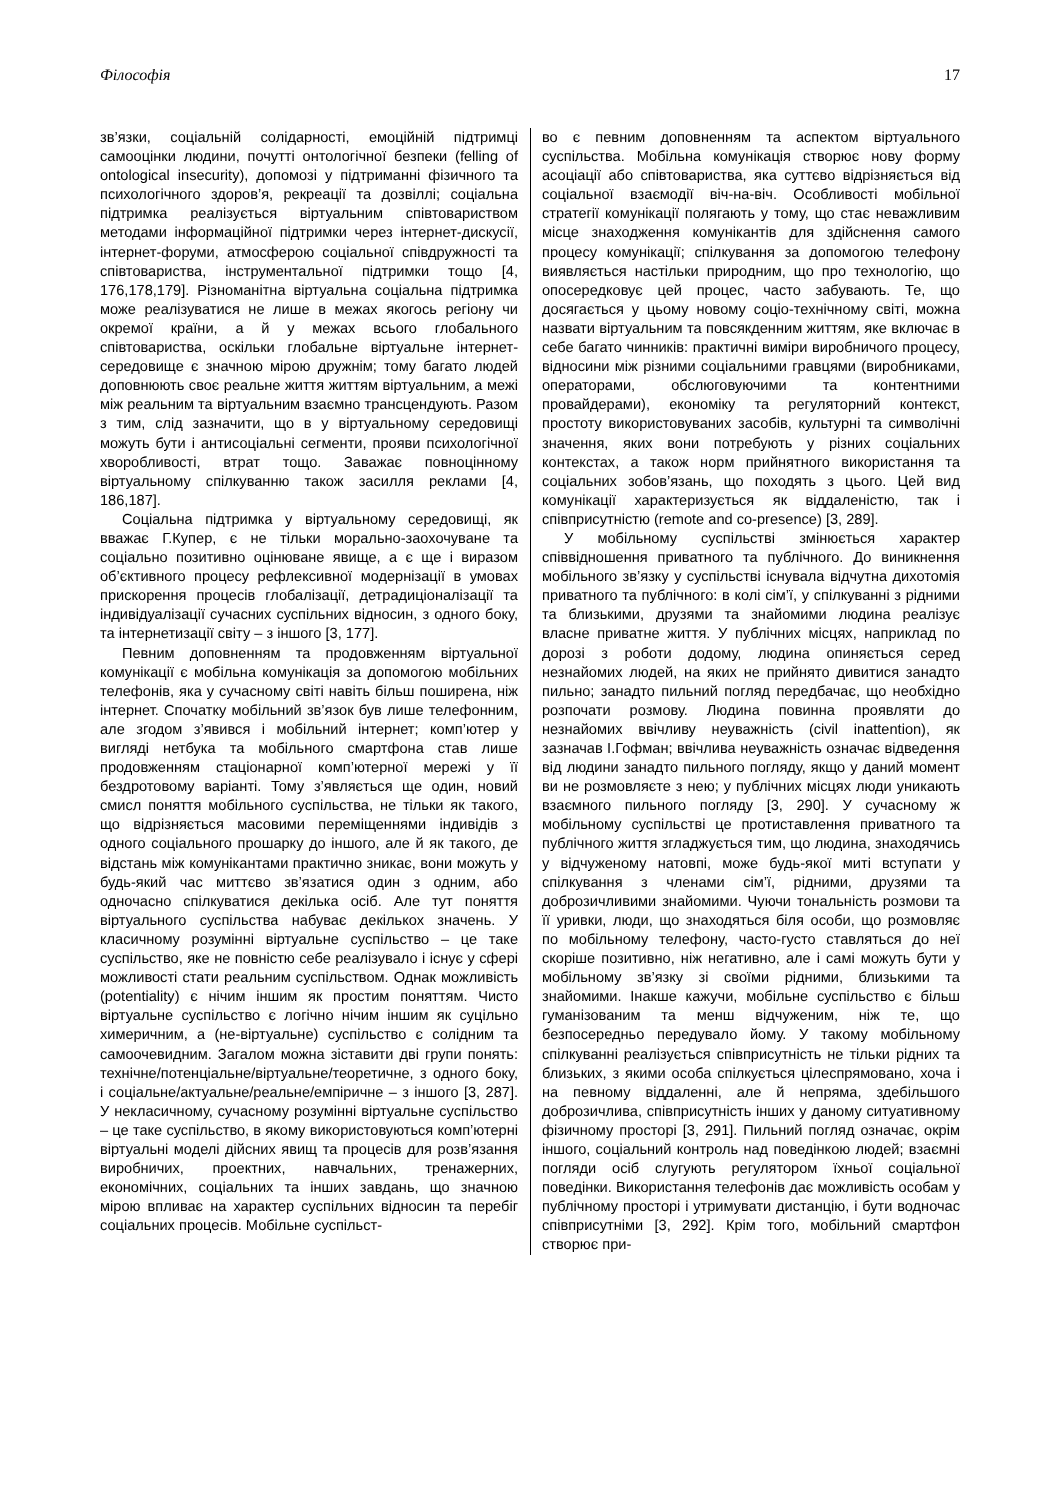Філософія 17
зв’язки, соціальній солідарності, емоційній підтримці самооцінки людини, почутті онтологічної безпеки (felling of ontological insecurity), допомозі у підтриманні фізичного та психологічного здоров’я, рекреації та дозвіллі; соціальна підтримка реалізується віртуальним співтовариством методами інформаційної підтримки через інтернет-дискусії, інтернет-форуми, атмосферою соціальної співдружності та співтовариства, інструментальної підтримки тощо [4, 176,178,179]. Різноманітна віртуальна соціальна підтримка може реалізуватися не лише в межах якогось регіону чи окремої країни, а й у межах всього глобального співтовариства, оскільки глобальне віртуальне інтернет-середовище є значною мірою дружнім; тому багато людей доповнюють своє реальне життя життям віртуальним, а межі між реальним та віртуальним взаємно трансцендують. Разом з тим, слід зазначити, що в у віртуальному середовищі можуть бути і антисоціальні сегменти, прояви психологічної хворобливості, втрат тощо. Заважає повноцінному віртуальному спілкуванню також засилля реклами [4, 186,187].
Соціальна підтримка у віртуальному середовищі, як вважає Г.Купер, є не тільки морально-заохочуване та соціально позитивно оцінюване явище, а є ще і виразом об’єктивного процесу рефлексивної модернізації в умовах прискорення процесів глобалізації, детрадиціоналізації та індивідуалізації сучасних суспільних відносин, з одного боку, та інтернетизації світу – з іншого [3, 177].
Певним доповненням та продовженням віртуальної комунікації є мобільна комунікація за допомогою мобільних телефонів, яка у сучасному світі навіть більш поширена, ніж інтернет. Спочатку мобільний зв’язок був лише телефонним, але згодом з’явився і мобільний інтернет; комп’ютер у вигляді нетбука та мобільного смартфона став лише продовженням стаціонарної комп’ютерної мережі у її бездротовому варіанті. Тому з’являється ще один, новий смисл поняття мобільного суспільства, не тільки як такого, що відрізняється масовими переміщеннями індивідів з одного соціального прошарку до іншого, але й як такого, де відстань між комунікантами практично зникає, вони можуть у будь-який час миттєво зв’язатися один з одним, або одночасно спілкуватися декілька осіб. Але тут поняття віртуального суспільства набуває декількох значень. У класичному розумінні віртуальне суспільство – це таке суспільство, яке не повністю себе реалізувало і існує у сфері можливості стати реальним суспільством. Однак можливість (potentiality) є нічим іншим як простим поняттям. Чисто віртуальне суспільство є логічно нічим іншим як суцільно химеричним, а (не-віртуальне) суспільство є солідним та самоочевидним. Загалом можна зіставити дві групи понять: технічне/потенціальне/віртуальне/теоретичне, з одного боку, і соціальне/актуальне/реальне/емпіричне – з іншого [3, 287]. У некласичному, сучасному розумінні віртуальне суспільство – це таке суспільство, в якому використовуються комп’ютерні віртуальні моделі дійсних явищ та процесів для розв’язання виробничих, проектних, навчальних, тренажерних, економічних, соціальних та інших завдань, що значною мірою впливає на характер суспільних відносин та перебіг соціальних процесів. Мобільне суспільст-
во є певним доповненням та аспектом віртуального суспільства. Мобільна комунікація створює нову форму асоціації або співтовариства, яка суттєво відрізняється від соціальної взаємодії віч-на-віч. Особливості мобільної стратегії комунікації полягають у тому, що стає неважливим місце знаходження комунікантів для здійснення самого процесу комунікації; спілкування за допомогою телефону виявляється настільки природним, що про технологію, що опосередковує цей процес, часто забувають. Те, що досягається у цьому новому соціо-технічному світі, можна назвати віртуальним та повсякденним життям, яке включає в себе багато чинників: практичні виміри виробничого процесу, відносини між різними соціальними гравцями (виробниками, операторами, обслюговуючими та контентними провайдерами), економіку та регуляторний контекст, простоту використовуваних засобів, культурні та символічні значення, яких вони потребують у різних соціальних контекстах, а також норм прийнятного використання та соціальних зобов’язань, що походять з цього. Цей вид комунікації характеризується як віддаленістю, так і співприсутністю (remote and co-presence) [3, 289].
У мобільному суспільстві змінюється характер співвідношення приватного та публічного. До виникнення мобільного зв’язку у суспільстві існувала відчутна дихотомія приватного та публічного: в колі сім’ї, у спілкуванні з рідними та близькими, друзями та знайомими людина реалізує власне приватне життя. У публічних місцях, наприклад по дорозі з роботи додому, людина опиняється серед незнайомих людей, на яких не прийнято дивитися занадто пильно; занадто пильний погляд передбачає, що необхідно розпочати розмову. Людина повинна проявляти до незнайомих ввічливу неуважність (civil inattention), як зазначав І.Гофман; ввічлива неуважність означає відведення від людини занадто пильного погляду, якщо у даний момент ви не розмовляєте з нею; у публічних місцях люди уникають взаємного пильного погляду [3, 290]. У сучасному ж мобільному суспільстві це протиставлення приватного та публічного життя згладжується тим, що людина, знаходячись у відчуженому натовпі, може будь-якої миті вступати у спілкування з членами сім’ї, рідними, друзями та доброзичливими знайомими. Чуючи тональність розмови та її уривки, люди, що знаходяться біля особи, що розмовляє по мобільному телефону, часто-густо ставляться до неї скоріше позитивно, ніж негативно, але і самі можуть бути у мобільному зв’язку зі своїми рідними, близькими та знайомими. Інакше кажучи, мобільне суспільство є більш гуманізованим та менш відчуженим, ніж те, що безпосередньо передувало йому. У такому мобільному спілкуванні реалізується співприсутність не тільки рідних та близьких, з якими особа спілкується цілеспрямовано, хоча і на певному віддаленні, але й непряма, здебільшого доброзичлива, співприсутність інших у даному ситуативному фізичному просторі [3, 291]. Пильний погляд означає, окрім іншого, соціальний контроль над поведінкою людей; взаємні погляди осіб слугують регулятором їхньої соціальної поведінки. Використання телефонів дає можливість особам у публічному просторі і утримувати дистанцію, і бути водночас співприсутніми [3, 292]. Крім того, мобільний смартфон створює при-